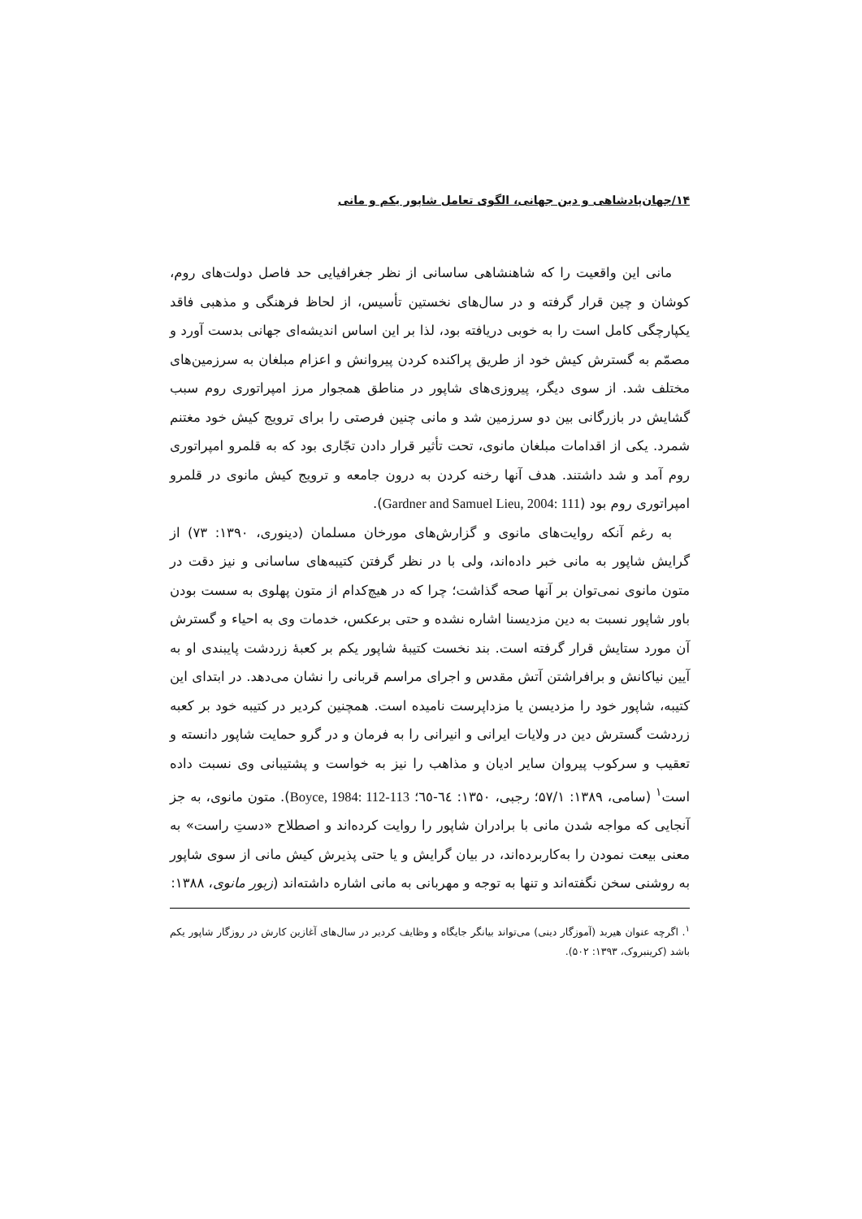۱۴/جهان‌پادشاهی و دین جهانی، الگوی تعامل شاپور یکم و مانی
مانی این واقعیت را که شاهنشاهی ساسانی از نظر جغرافیایی حد فاصل دولت‌های روم، کوشان و چین قرار گرفته و در سال‌های نخستین تأسیس، از لحاظ فرهنگی و مذهبی فاقد یکپارچگی کامل است را به خوبی دریافته بود، لذا بر این اساس اندیشه‌ای جهانی بدست آورد و مصمّم به گسترش کیش خود از طریق پراکنده کردن پیروانش و اعزام مبلغان به سرزمین‌های مختلف شد. از سوی دیگر، پیروزی‌های شاپور در مناطق همجوار مرز امپراتوری روم سبب گشایش در بازرگانی بین دو سرزمین شد و مانی چنین فرصتی را برای ترویج کیش خود مغتنم شمرد. یکی از اقدامات مبلغان مانوی، تحت تأثیر قرار دادن تجّاری بود که به قلمرو امپراتوری روم آمد و شد داشتند. هدف آنها رخنه کردن به درون جامعه و ترویج کیش مانوی در قلمرو امپراتوری روم بود (Gardner and Samuel Lieu, 2004: 111).
به رغم آنکه روایت‌های مانوی و گزارش‌های مورخان مسلمان (دینوری، ۱۳۹۰: ۷۳) از گرایش شاپور به مانی خبر داده‌اند، ولی با در نظر گرفتن کتیبه‌های ساسانی و نیز دقت در متون مانوی نمی‌توان بر آنها صحه گذاشت؛ چرا که در هیچ‌کدام از متون پهلوی به سست بودن باور شاپور نسبت به دین مزدیسنا اشاره نشده و حتی برعکس، خدمات وی به احیاء و گسترش آن مورد ستایش قرار گرفته است. بند نخست کتیبهٔ شاپور یکم بر کعبهٔ زردشت پایبندی او به آیین نیاکانش و برافراشتن آتش مقدس و اجرای مراسم قربانی را نشان می‌دهد. در ابتدای این کتیبه، شاپور خود را مزدیسن یا مزداپرست نامیده است. همچنین کردیر در کتیبه خود بر کعبه زردشت گسترش دین در ولایات ایرانی و انیرانی را به فرمان و در گرو حمایت شاپور دانسته و تعقیب و سرکوب پیروان سایر ادیان و مذاهب را نیز به خواست و پشتیبانی وی نسبت داده است<sup>۱</sup> (سامی، ۱۳۸۹: ۵۷/۱؛ رجبی، ۱۳۵۰: ٦٤-٦٥؛ Boyce, 1984: 112-113). متون مانوی، به جز آنجایی که مواجه شدن مانی با برادران شاپور را روایت کرده‌اند و اصطلاح «دستِ راست» به معنی بیعت نمودن را به‌کاربرده‌اند، در بیان گرایش و یا حتی پذیرش کیش مانی از سوی شاپور به روشنی سخن نگفته‌اند و تنها به توجه و مهربانی به مانی اشاره داشته‌اند (زبور مانوی، ۱۳۸۸:
<sup>۱</sup>. اگرچه عنوان هیربد (آموزگار دینی) می‌تواند بیانگر جایگاه و وظایف کردیر در سال‌های آغازین کارش در روزگار شاپور یکم باشد (کرینبروک، ۱۳۹۳: ۵۰۲).